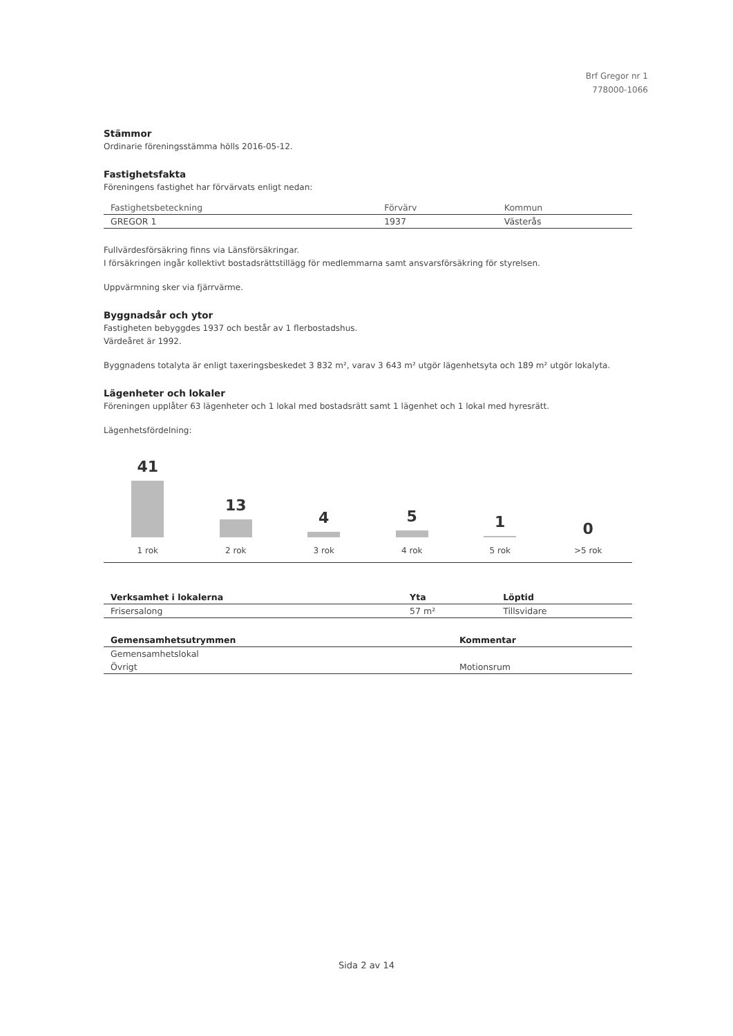Brf Gregor nr 1
778000-1066
Stämmor
Ordinarie föreningsstämma hölls 2016-05-12.
Fastighetsfakta
Föreningens fastighet har förvärvats enligt nedan:
| Fastighetsbeteckning | Förvärv | Kommun |
| --- | --- | --- |
| GREGOR 1 | 1937 | Västerås |
Fullvärdesförsäkring finns via Länsförsäkringar.
I försäkringen ingår kollektivt bostadsrättstillägg för medlemmarna samt ansvarsförsäkring för styrelsen.
Uppvärmning sker via fjärrvärme.
Byggnadsår och ytor
Fastigheten bebyggdes 1937 och består av 1 flerbostadshus.
Värdeåret är 1992.
Byggnadens totalyta är enligt taxeringsbeskedet 3 832 m², varav 3 643 m² utgör lägenhetsyta och 189 m² utgör lokalyta.
Lägenheter och lokaler
Föreningen upplåter 63 lägenheter och 1 lokal med bostadsrätt samt 1 lägenhet och 1 lokal med hyresrätt.
Lägenhetsfördelning:
41
1 rok
13
2 rok
4
3 rok
5
4 rok
1
5 rok
0
>5 rok
| Verksamhet i lokalerna | Yta | Löptid |
| --- | --- | --- |
| Frisersalong | 57 m² | Tillsvidare |
| Gemensamhetsutrymmen | Kommentar |
| --- | --- |
| Gemensamhetslokal | |
| Övrigt | Motionsrum |
Sida 2 av 14